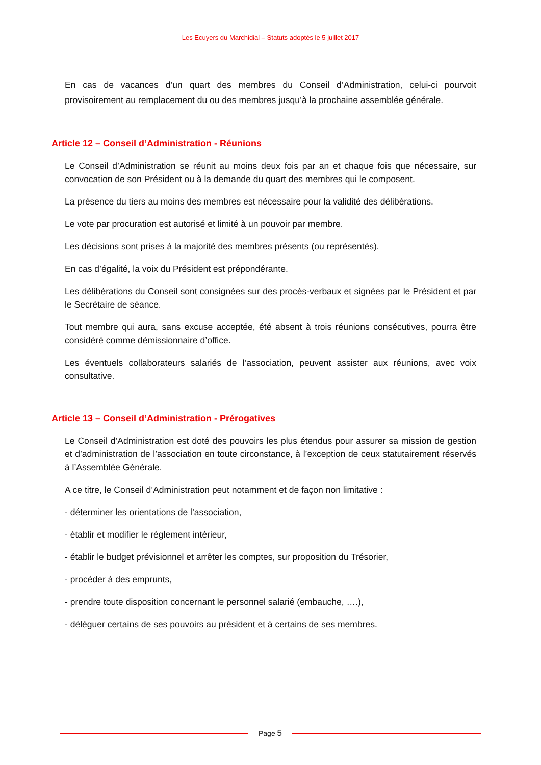Les Ecuyers du Marchidial – Statuts adoptés le 5 juillet 2017
En cas de vacances d’un quart des membres du Conseil d’Administration, celui-ci pourvoit provisoirement au remplacement du ou des membres jusqu’à la prochaine assemblée générale.
Article 12 – Conseil d’Administration - Réunions
Le Conseil d’Administration se réunit au moins deux fois par an et chaque fois que nécessaire, sur convocation de son Président ou à la demande du quart des membres qui le composent.
La présence du tiers au moins des membres est nécessaire pour la validité des délibérations.
Le vote par procuration est autorisé et limité à un pouvoir par membre.
Les décisions sont prises à la majorité des membres présents (ou représentés).
En cas d’égalité, la voix du Président est prépondérante.
Les délibérations du Conseil sont consignées sur des procès-verbaux et signées par le Président et par le Secrétaire de séance.
Tout membre qui aura, sans excuse acceptée, été absent à trois réunions consécutives, pourra être considéré comme démissionnaire d’office.
Les éventuels collaborateurs salariés de l’association, peuvent assister aux réunions, avec voix consultative.
Article 13 – Conseil d’Administration - Prérogatives
Le Conseil d’Administration est doté des pouvoirs les plus étendus pour assurer sa mission de gestion et d’administration de l’association en toute circonstance, à l’exception de ceux statutairement réservés à l’Assemblée Générale.
A ce titre, le Conseil d’Administration peut notamment et de façon non limitative :
- déterminer les orientations de l’association,
- établir et modifier le règlement intérieur,
- établir le budget prévisionnel et arrêter les comptes, sur proposition du Trésorier,
- procéder à des emprunts,
- prendre toute disposition concernant le personnel salarié (embauche, ….),
- déléguer certains de ses pouvoirs au président et à certains de ses membres.
Page 5